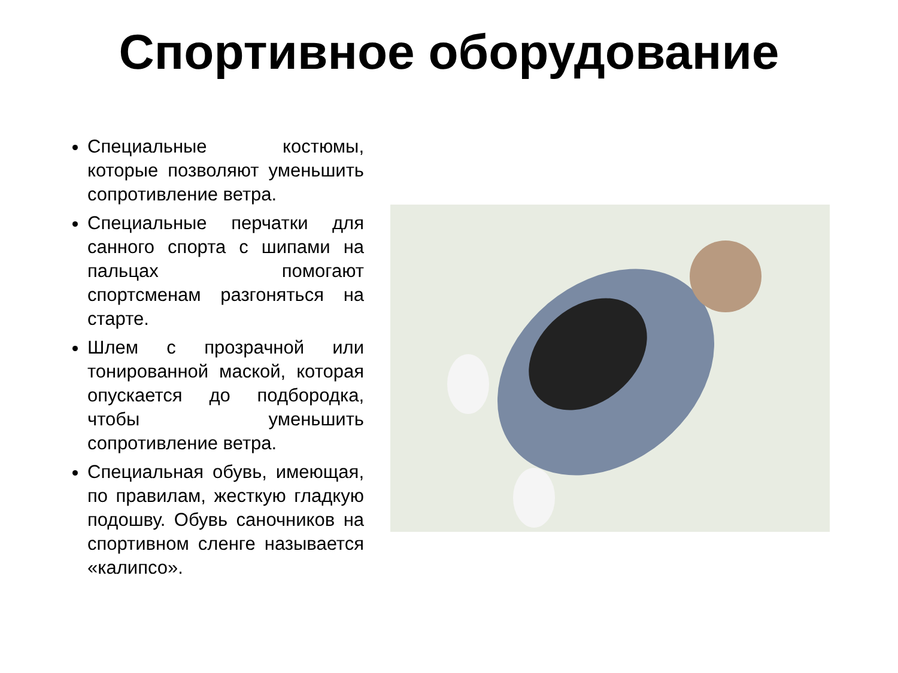Спортивное оборудование
Специальные костюмы, которые позволяют уменьшить сопротивление ветра.
Специальные перчатки для санного спорта с шипами на пальцах помогают спортсменам разгоняться на старте.
Шлем с прозрачной или тонированной маской, которая опускается до подбородка, чтобы уменьшить сопротивление ветра.
Специальная обувь, имеющая, по правилам, жесткую гладкую подошву. Обувь саночников на спортивном сленге называется «калипсо».